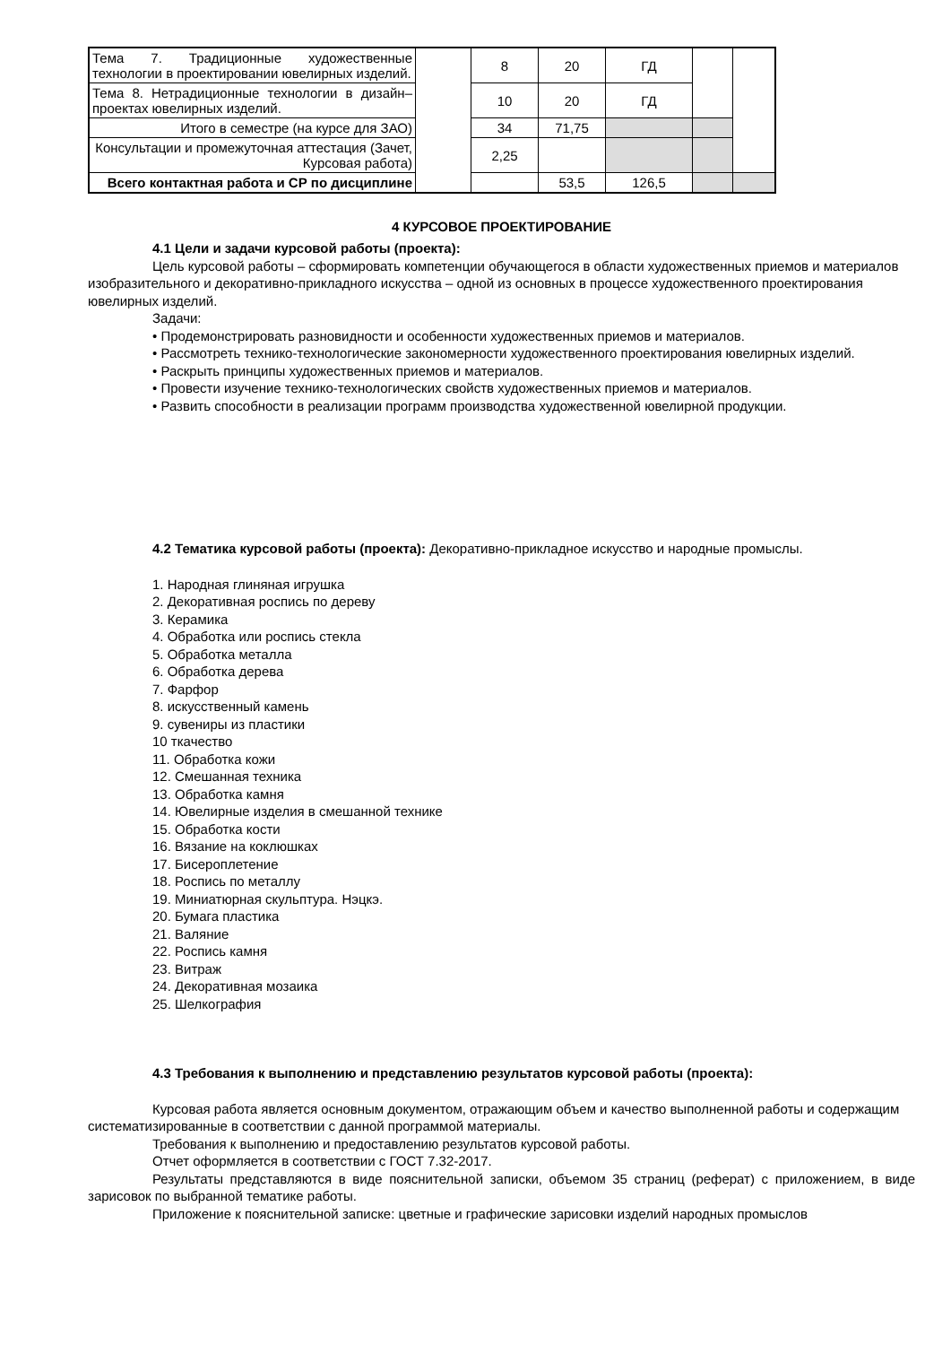| Тема 7. Традиционные художественные технологии в проектировании ювелирных изделий. | | 8 | 20 | ГД | | |
| Тема 8. Нетрадиционные технологии в дизайн–проектах ювелирных изделий. | | 10 | 20 | ГД | | |
| Итого в семестре (на курсе для ЗАО) | | 34 | 71,75 | | | |
| Консультации и промежуточная аттестация (Зачет, Курсовая работа) | | 2,25 | | | | |
| Всего контактная работа и СР по дисциплине | | | 53,5 | 126,5 | | |
4 КУРСОВОЕ ПРОЕКТИРОВАНИЕ
4.1 Цели и задачи курсовой работы (проекта):
Цель курсовой работы – сформировать компетенции обучающегося в области художественных приемов и материалов изобразительного и декоративно-прикладного искусства – одной из основных в процессе художественного проектирования ювелирных изделий.
Задачи:
• Продемонстрировать разновидности и особенности художественных приемов и материалов.
• Рассмотреть технико-технологические закономерности художественного проектирования ювелирных изделий.
• Раскрыть принципы художественных приемов и материалов.
• Провести изучение технико-технологических свойств художественных приемов и материалов.
• Развить способности в реализации программ производства художественной ювелирной продукции.
4.2 Тематика курсовой работы (проекта): Декоративно-прикладное искусство и народные промыслы.
1. Народная глиняная игрушка
2. Декоративная роспись по дереву
3. Керамика
4. Обработка или роспись стекла
5. Обработка металла
6. Обработка дерева
7. Фарфор
8. искусственный камень
9. сувениры из пластики
10 ткачество
11. Обработка кожи
12. Смешанная техника
13. Обработка камня
14. Ювелирные изделия в смешанной технике
15. Обработка кости
16. Вязание на коклюшках
17. Бисероплетение
18. Роспись по металлу
19. Миниатюрная скульптура. Нэцкэ.
20. Бумага пластика
21. Валяние
22. Роспись камня
23. Витраж
24. Декоративная мозаика
25. Шелкография
4.3 Требования к выполнению и представлению результатов курсовой работы (проекта):
Курсовая работа является основным документом, отражающим объем и качество выполненной работы и содержащим систематизированные в соответствии с данной программой материалы.
Требования к выполнению и предоставлению результатов курсовой работы.
Отчет оформляется в соответствии с ГОСТ 7.32-2017.
Результаты представляются в виде пояснительной записки, объемом 35 страниц (реферат) с приложением, в виде зарисовок по выбранной тематике работы.
Приложение к пояснительной записке: цветные и графические зарисовки изделий народных промыслов